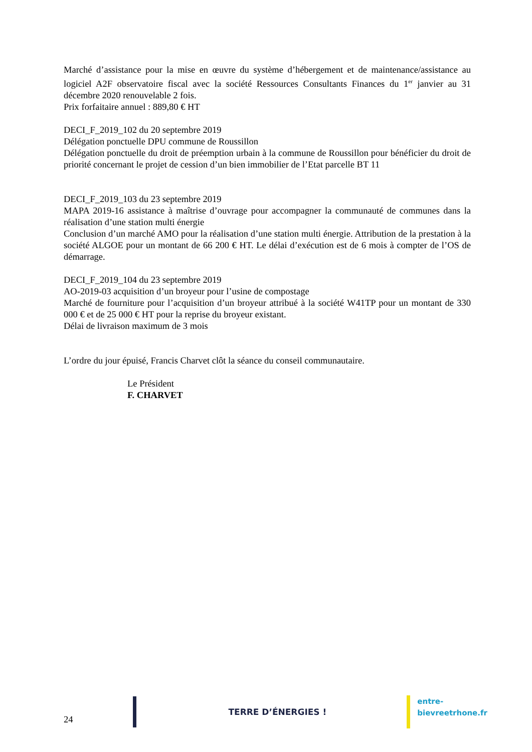Marché d’assistance pour la mise en œuvre du système d’hébergement et de maintenance/assistance au logiciel A2F observatoire fiscal avec la société Ressources Consultants Finances du 1<sup>er</sup> janvier au 31 décembre 2020 renouvelable 2 fois.
Prix forfaitaire annuel : 889,80 € HT
DECI_F_2019_102 du 20 septembre 2019
Délégation ponctuelle DPU commune de Roussillon
Délégation ponctuelle du droit de préemption urbain à la commune de Roussillon pour bénéficier du droit de priorité concernant le projet de cession d’un bien immobilier de l’Etat parcelle BT 11
DECI_F_2019_103 du 23 septembre 2019
MAPA 2019-16 assistance à maîtrise d’ouvrage pour accompagner la communauté de communes dans la réalisation d’une station multi énergie
Conclusion d’un marché AMO pour la réalisation d’une station multi énergie. Attribution de la prestation à la société ALGOE pour un montant de 66 200 € HT. Le délai d’exécution est de 6 mois à compter de l’OS de démarrage.
DECI_F_2019_104 du 23 septembre 2019
AO-2019-03 acquisition d’un broyeur pour l’usine de compostage
Marché de fourniture pour l’acquisition d’un broyeur attribué à la société W41TP pour un montant de 330 000 € et de 25 000 € HT pour la reprise du broyeur existant.
Délai de livraison maximum de 3 mois
L’ordre du jour épuisé, Francis Charvet clôt la séance du conseil communautaire.
Le Président
F. CHARVET
24
TERRE D’ÉNERGIES !
entre-bievreetrhone.fr